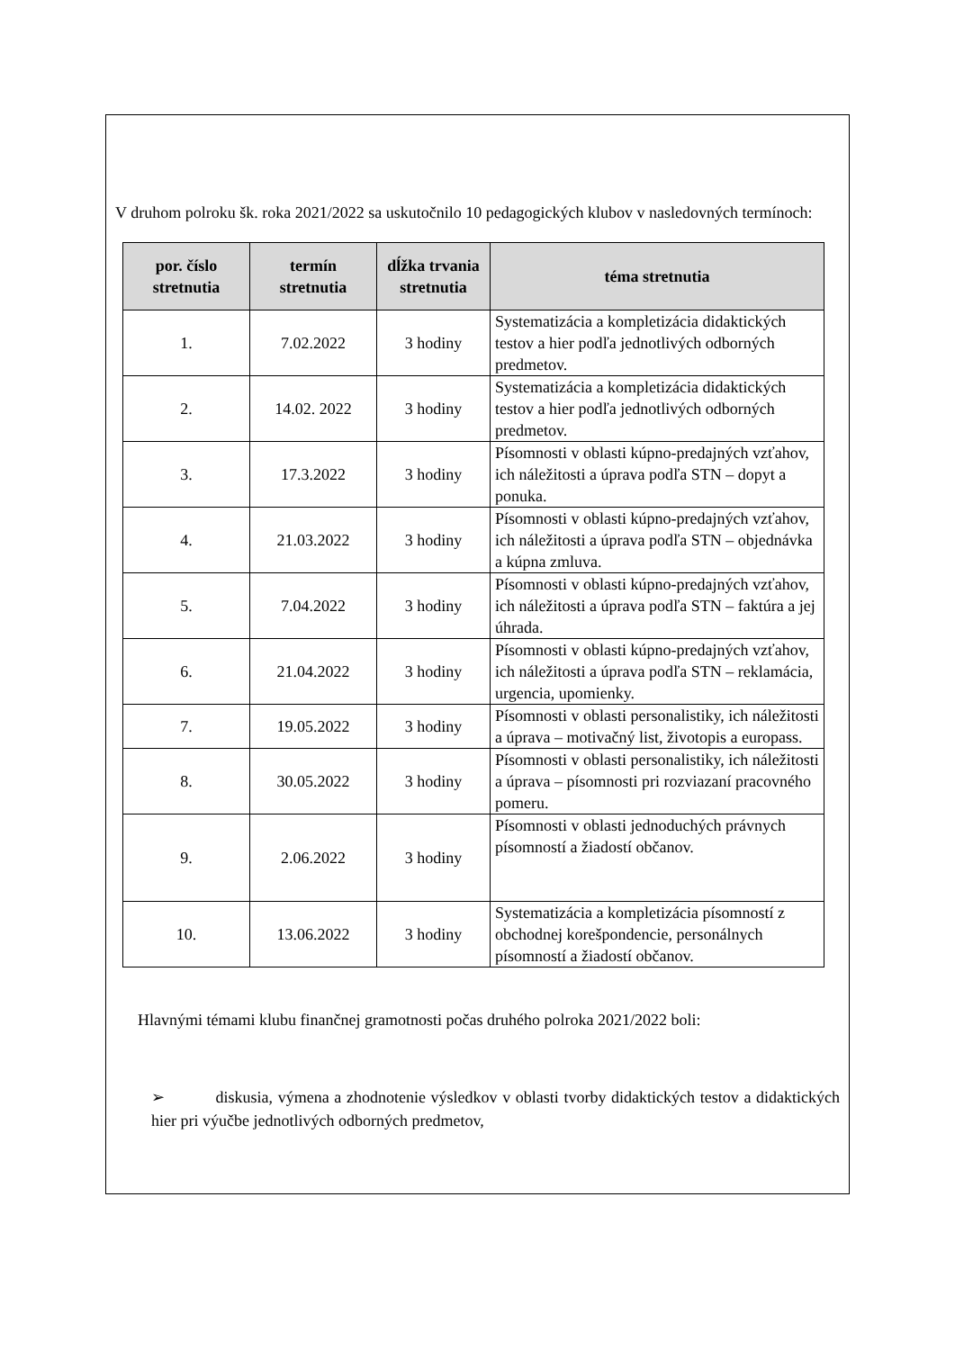V druhom polroku šk. roka 2021/2022 sa uskutočnilo 10 pedagogických klubov v nasledovných termínoch:
| por. číslo stretnutia | termín stretnutia | dĺžka trvania stretnutia | téma stretnutia |
| --- | --- | --- | --- |
| 1. | 7.02.2022 | 3 hodiny | Systematizácia a kompletizácia didaktických testov a hier podľa jednotlivých odborných predmetov. |
| 2. | 14.02. 2022 | 3 hodiny | Systematizácia a kompletizácia didaktických testov a hier podľa jednotlivých odborných predmetov. |
| 3. | 17.3.2022 | 3 hodiny | Písomnosti v oblasti kúpno-predajných vzťahov, ich náležitosti a úprava podľa STN – dopyt a ponuka. |
| 4. | 21.03.2022 | 3 hodiny | Písomnosti v oblasti kúpno-predajných vzťahov, ich náležitosti a úprava podľa STN – objednávka a kúpna zmluva. |
| 5. | 7.04.2022 | 3 hodiny | Písomnosti v oblasti kúpno-predajných vzťahov, ich náležitosti a úprava podľa STN – faktúra a jej úhrada. |
| 6. | 21.04.2022 | 3 hodiny | Písomnosti v oblasti kúpno-predajných vzťahov, ich náležitosti a úprava podľa STN – reklamácia, urgencia, upomienky. |
| 7. | 19.05.2022 | 3 hodiny | Písomnosti v oblasti personalistiky, ich náležitosti a úprava – motivačný list, životopis a europass. |
| 8. | 30.05.2022 | 3 hodiny | Písomnosti v oblasti personalistiky, ich náležitosti a úprava – písomnosti pri rozviazaní pracovného pomeru. |
| 9. | 2.06.2022 | 3 hodiny | Písomnosti v oblasti jednoduchých právnych písomností a žiadostí občanov. |
| 10. | 13.06.2022 | 3 hodiny | Systematizácia a kompletizácia písomností z obchodnej korešpondencie, personálnych písomností a žiadostí občanov. |
Hlavnými témami klubu finančnej gramotnosti počas druhého polroka 2021/2022 boli:
➢ diskusia, výmena a zhodnotenie výsledkov v oblasti tvorby didaktických testov a didaktických hier pri výučbe jednotlivých odborných predmetov,